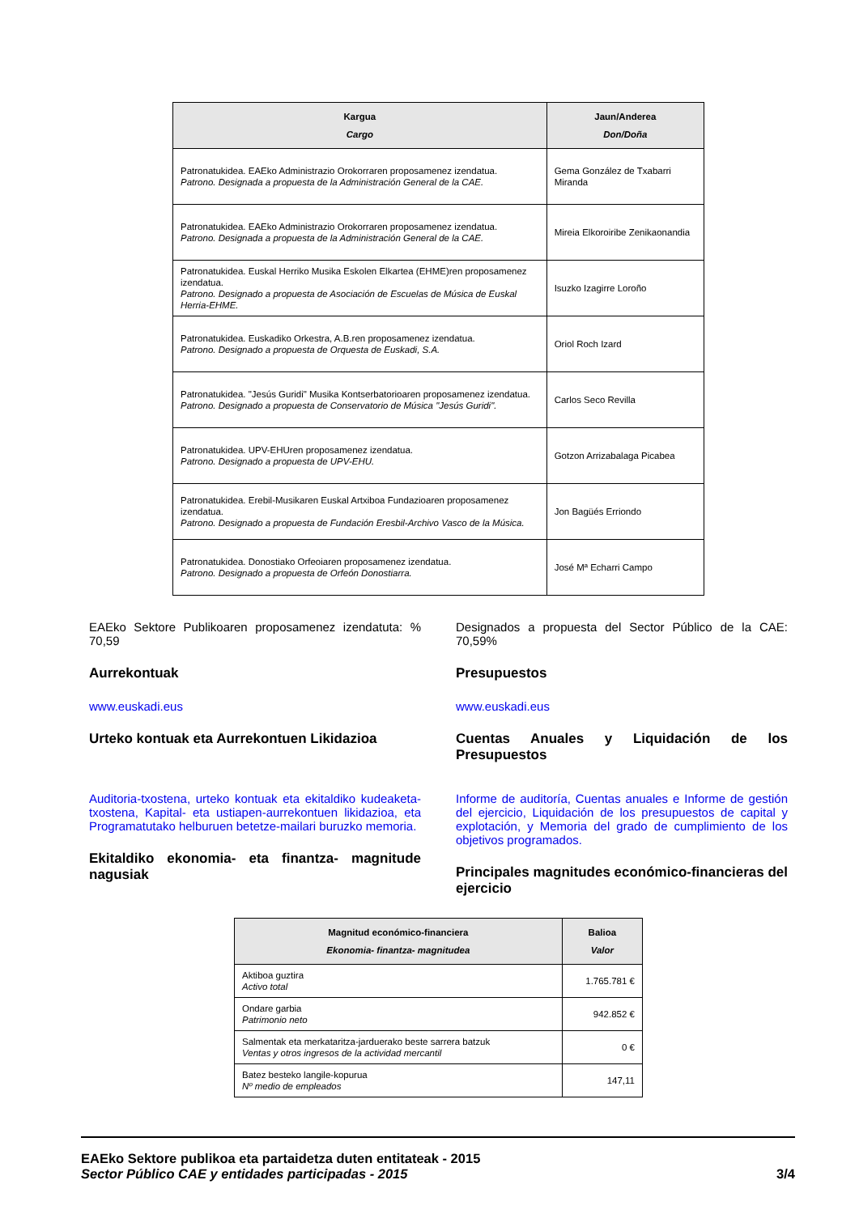| Kargua Cargo | Jaun/Anderea Don/Doña |
| --- | --- |
| Patronatukidea. EAEko Administrazio Orokorraren proposamenez izendatua. Patrono. Designada a propuesta de la Administración General de la CAE. | Gema González de Txabarri Miranda |
| Patronatukidea. EAEko Administrazio Orokorraren proposamenez izendatua. Patrono. Designada a propuesta de la Administración General de la CAE. | Mireia Elkoroiribe Zenikaonandia |
| Patronatukidea. Euskal Herriko Musika Eskolen Elkartea (EHME)ren proposamenez izendatua. Patrono. Designado a propuesta de Asociación de Escuelas de Música de Euskal Herria-EHME. | Isuzko Izagirre Loroño |
| Patronatukidea. Euskadiko Orkestra, A.B.ren proposamenez izendatua. Patrono. Designado a propuesta de Orquesta de Euskadi, S.A. | Oriol Roch Izard |
| Patronatukidea. "Jesús Guridi" Musika Kontserbatorioaren proposamenez izendatua. Patrono. Designado a propuesta de Conservatorio de Música "Jesús Guridi". | Carlos Seco Revilla |
| Patronatukidea. UPV-EHUren proposamenez izendatua. Patrono. Designado a propuesta de UPV-EHU. | Gotzon Arrizabalaga Picabea |
| Patronatukidea. Erebil-Musikaren Euskal Artxiboa Fundazioaren proposamenez izendatua. Patrono. Designado a propuesta de Fundación Eresbil-Archivo Vasco de la Música. | Jon Bagüés Erriondo |
| Patronatukidea. Donostiako Orfeoiaren proposamenez izendatua. Patrono. Designado a propuesta de Orfeón Donostiarra. | José Mª Echarri Campo |
EAEko Sektore Publikoaren proposamenez izendatuta: % 70,59
Aurrekontuak
www.euskadi.eus
Urteko kontuak eta Aurrekontuen Likidazioa
Auditoria-txostena, urteko kontuak eta ekitaldiko kudeaketa-txostena, Kapital- eta ustiapen-aurrekontuen likidazioa, eta Programatutako helburuen betetze-mailari buruzko memoria.
Ekitaldiko ekonomia- eta finantza- magnitude nagusiak
Designados a propuesta del Sector Público de la CAE: 70,59%
Presupuestos
www.euskadi.eus
Cuentas Anuales y Liquidación de los Presupuestos
Informe de auditoría, Cuentas anuales e Informe de gestión del ejercicio, Liquidación de los presupuestos de capital y explotación, y Memoria del grado de cumplimiento de los objetivos programados.
Principales magnitudes económico-financieras del ejercicio
| Magnitud económico-financiera Ekonomia- finantza- magnitudea | Balioa Valor |
| --- | --- |
| Aktiboa guztira Activo total | 1.765.781 € |
| Ondare garbia Patrimonio neto | 942.852 € |
| Salmentak eta merkataritza-jarduerako beste sarrera batzuk Ventas y otros ingresos de la actividad mercantil | 0 € |
| Batez besteko langile-kopurua Nº medio de empleados | 147,11 |
EAEko Sektore publikoa eta partaidetza duten entitateak - 2015
Sector Público CAE y entidades participadas - 2015
3/4